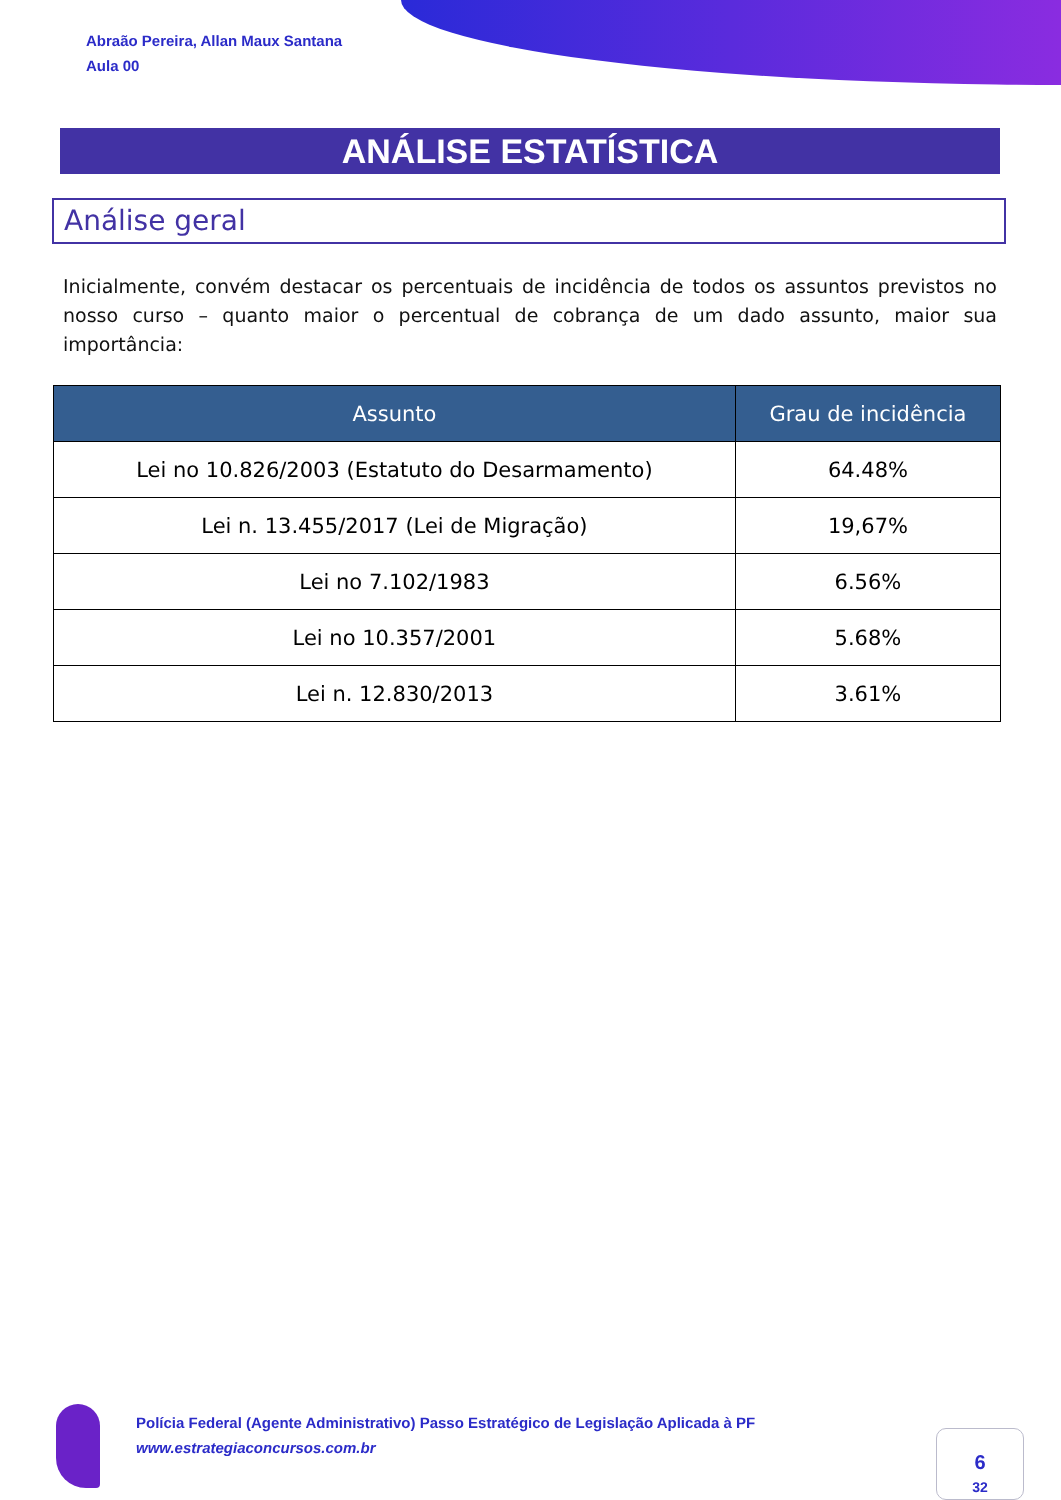Abraão Pereira, Allan Maux Santana
Aula 00
ANÁLISE ESTATÍSTICA
Análise geral
Inicialmente, convém destacar os percentuais de incidência de todos os assuntos previstos no nosso curso – quanto maior o percentual de cobrança de um dado assunto, maior sua importância:
| Assunto | Grau de incidência |
| --- | --- |
| Lei no 10.826/2003 (Estatuto do Desarmamento) | 64.48% |
| Lei n. 13.455/2017 (Lei de Migração) | 19,67% |
| Lei no 7.102/1983 | 6.56% |
| Lei no 10.357/2001 | 5.68% |
| Lei n. 12.830/2013 | 3.61% |
Polícia Federal (Agente Administrativo) Passo Estratégico de Legislação Aplicada à PF
www.estrategiaconcursos.com.br
6
32